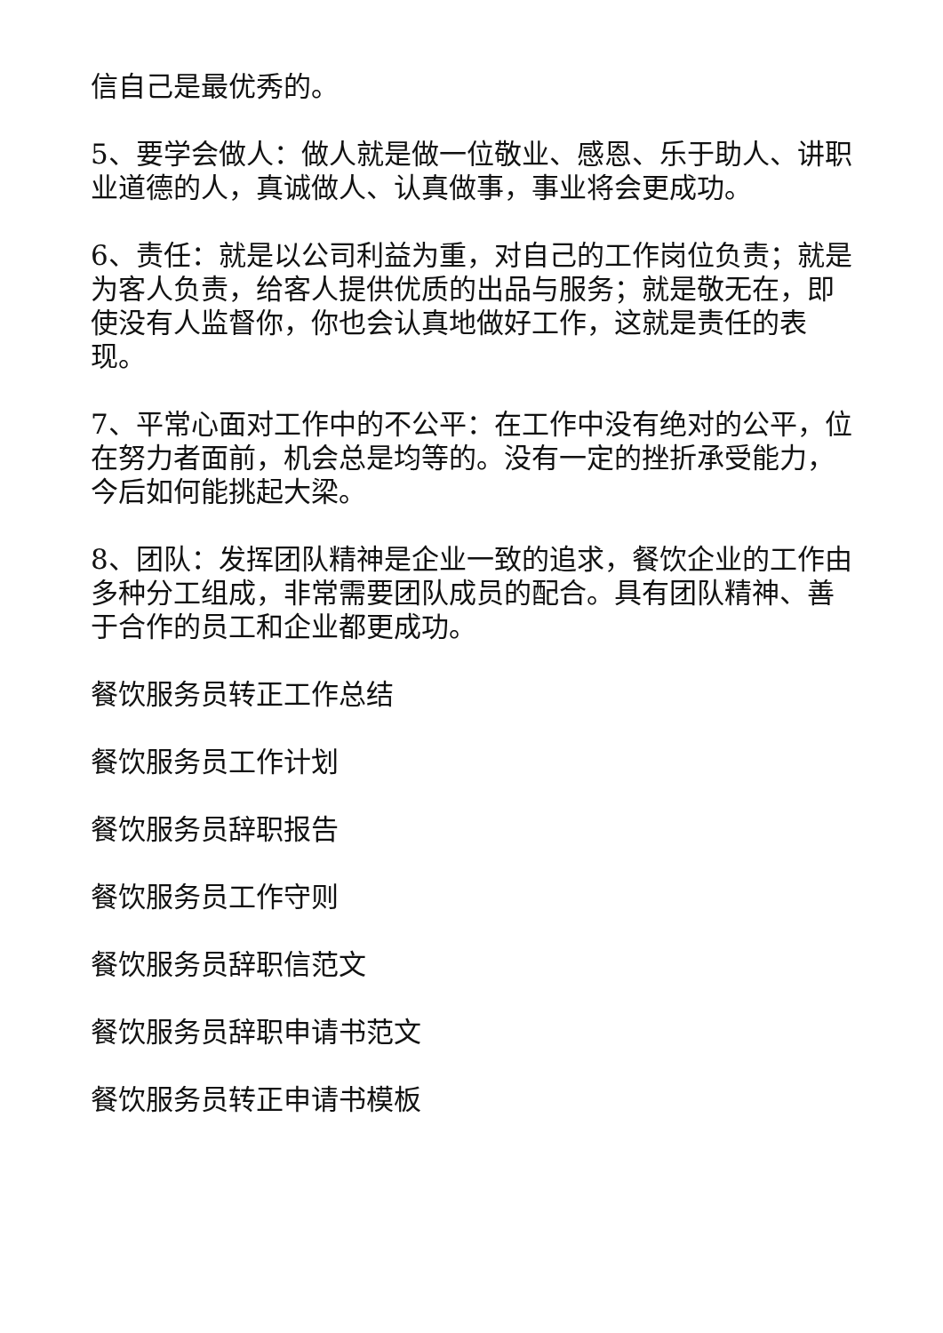信自己是最优秀的。
5、要学会做人：做人就是做一位敬业、感恩、乐于助人、讲职业道德的人，真诚做人、认真做事，事业将会更成功。
6、责任：就是以公司利益为重，对自己的工作岗位负责；就是为客人负责，给客人提供优质的出品与服务；就是敬无在，即使没有人监督你，你也会认真地做好工作，这就是责任的表现。
7、平常心面对工作中的不公平：在工作中没有绝对的公平，位在努力者面前，机会总是均等的。没有一定的挫折承受能力，今后如何能挑起大梁。
8、团队：发挥团队精神是企业一致的追求，餐饮企业的工作由多种分工组成，非常需要团队成员的配合。具有团队精神、善于合作的员工和企业都更成功。
餐饮服务员转正工作总结
餐饮服务员工作计划
餐饮服务员辞职报告
餐饮服务员工作守则
餐饮服务员辞职信范文
餐饮服务员辞职申请书范文
餐饮服务员转正申请书模板